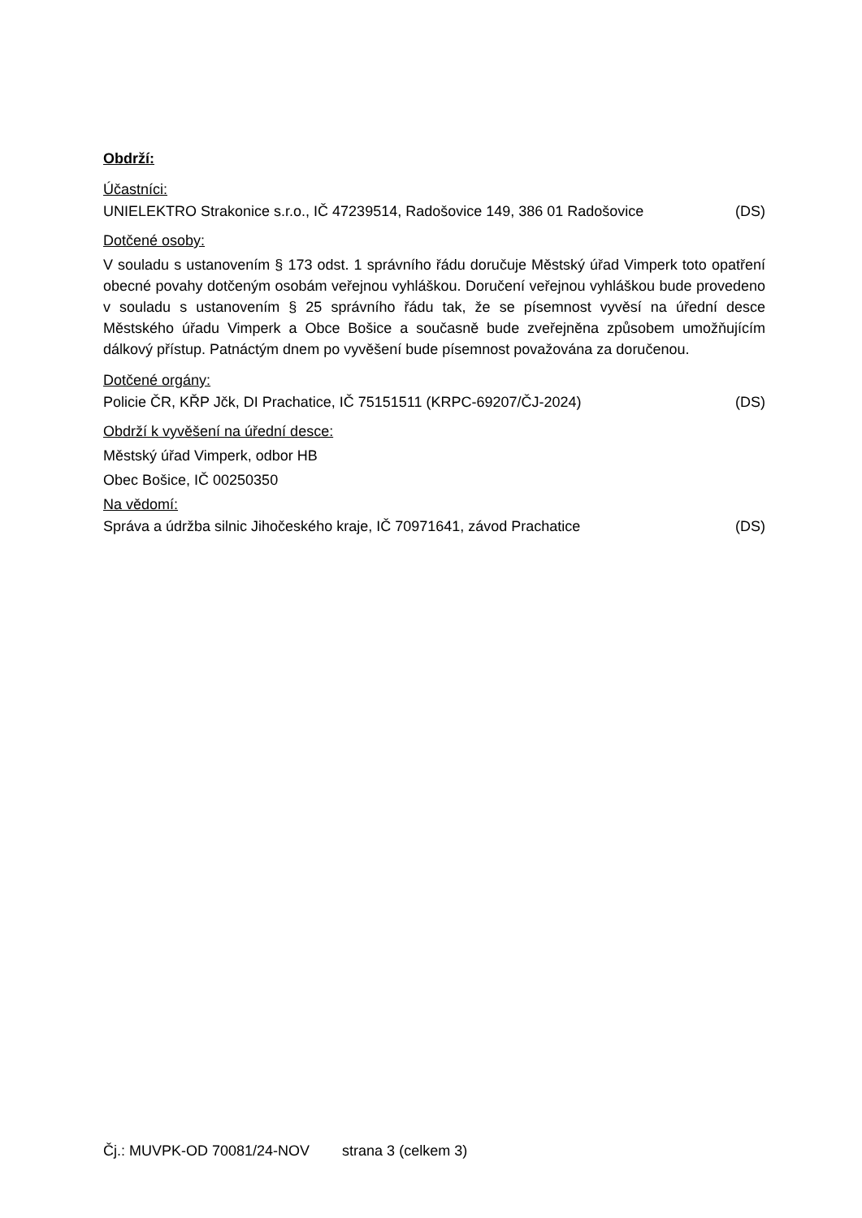Obdrží:
Účastníci:
UNIELEKTRO Strakonice s.r.o., IČ 47239514, Radošovice 149, 386 01 Radošovice (DS)
Dotčené osoby:
V souladu s ustanovením § 173 odst. 1 správního řádu doručuje Městský úřad Vimperk toto opatření obecné povahy dotčeným osobám veřejnou vyhláškou. Doručení veřejnou vyhláškou bude provedeno v souladu s ustanovením § 25 správního řádu tak, že se písemnost vyvěsí na úřední desce Městského úřadu Vimperk a Obce Bošice a současně bude zveřejněna způsobem umožňujícím dálkový přístup. Patnáctým dnem po vyvěšení bude písemnost považována za doručenou.
Dotčené orgány:
Policie ČR, KŘP Jčk, DI Prachatice, IČ 75151511 (KRPC-69207/ČJ-2024) (DS)
Obdrží k vyvěšení na úřední desce:
Městský úřad Vimperk, odbor HB
Obec Bošice, IČ 00250350
Na vědomí:
Správa a údržba silnic Jihočeského kraje, IČ 70971641, závod Prachatice (DS)
Čj.: MUVPK-OD 70081/24-NOV strana 3 (celkem 3)